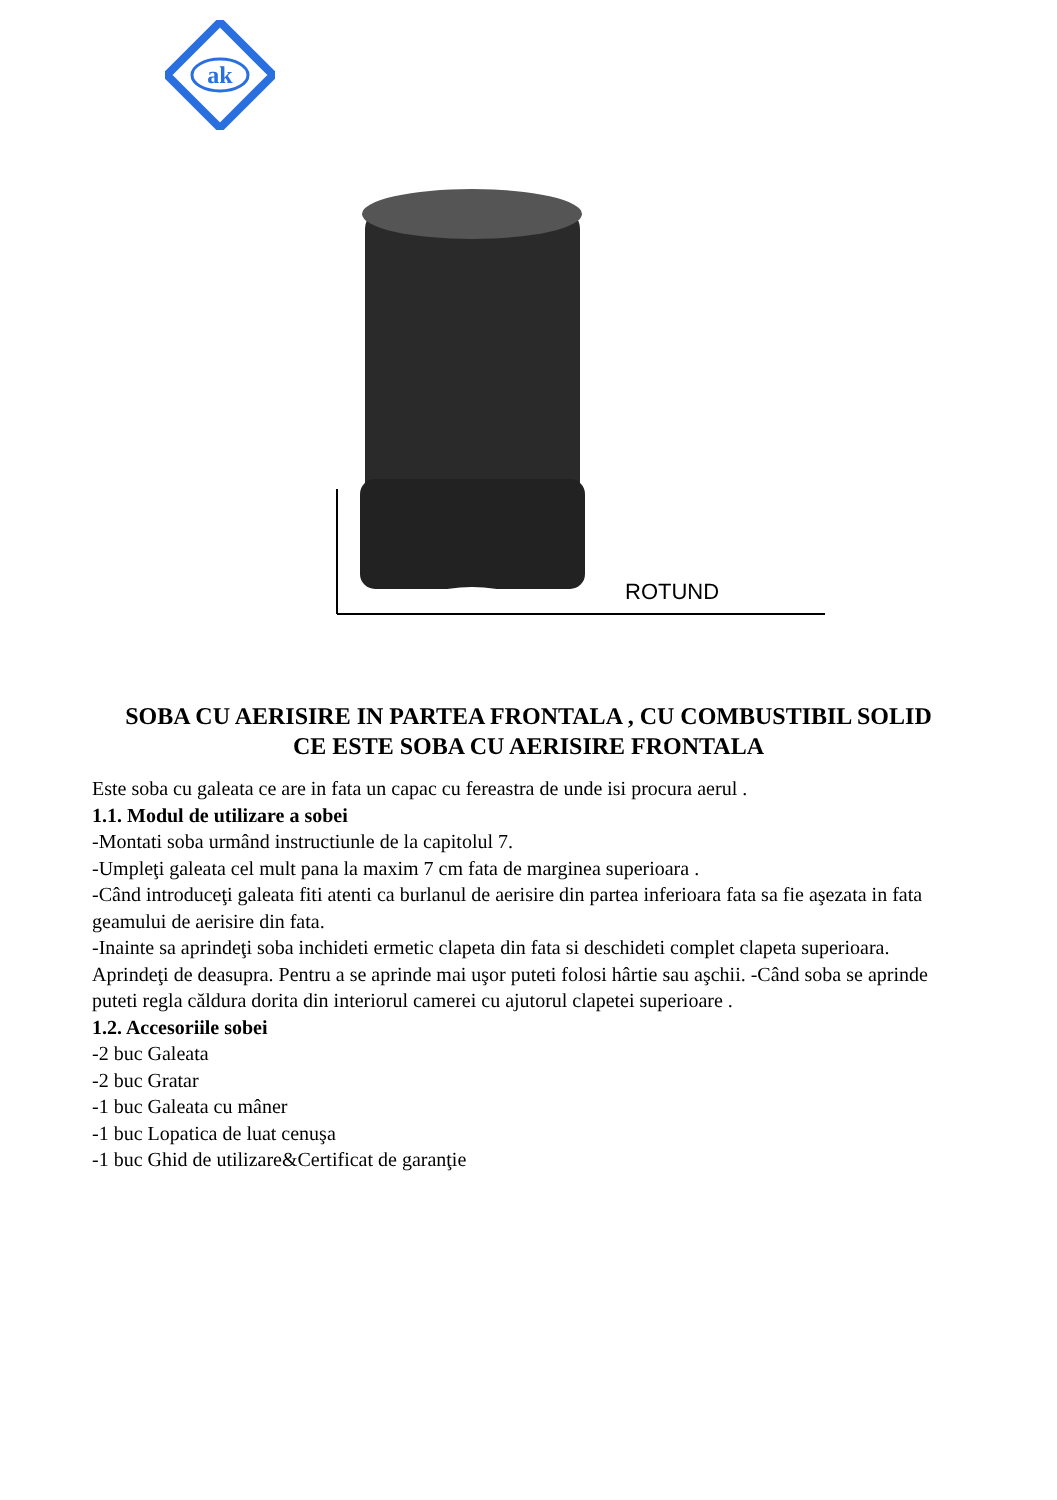ak
ROTUND
SOBA CU AERISIRE IN PARTEA FRONTALA , CU COMBUSTIBIL SOLID
CE ESTE SOBA CU AERISIRE FRONTALA
Este soba cu galeata ce are in fata un capac cu fereastra de unde isi procura aerul .
1.1. Modul de utilizare a sobei
-Montati soba urmând instructiunle de la capitolul 7.
-Umpleţi galeata cel mult pana la maxim 7 cm fata de marginea superioara .
-Când introduceţi galeata fiti atenti ca burlanul de aerisire din partea inferioara fata sa fie aşezata in fata geamului de aerisire din fata.
-Inainte sa aprindeţi soba inchideti ermetic clapeta din fata si deschideti complet clapeta superioara. Aprindeţi de deasupra. Pentru a se aprinde mai uşor puteti folosi hârtie sau aşchii. -Când soba se aprinde puteti regla căldura dorita din interiorul camerei cu ajutorul clapetei superioare .
1.2. Accesoriile sobei
-2 buc Galeata
-2 buc Gratar
-1 buc Galeata cu mâner
-1 buc Lopatica de luat cenuşa
-1 buc Ghid de utilizare&Certificat de garanţie